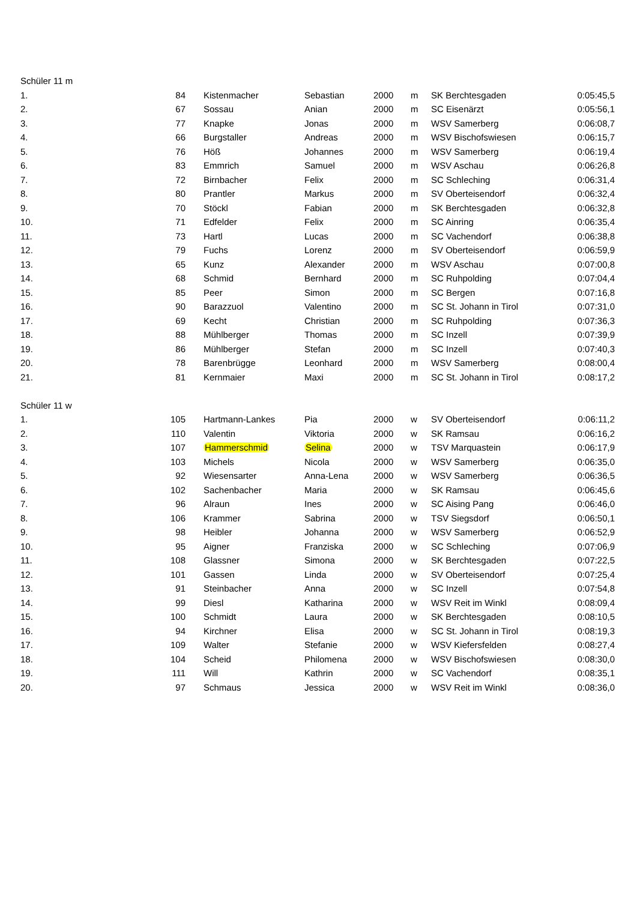| Schüler 11 m | | | | | | | |
| 1. | 84 | Kistenmacher | Sebastian | 2000 | m | SK Berchtesgaden | 0:05:45,5 |
| 2. | 67 | Sossau | Anian | 2000 | m | SC Eisenärzt | 0:05:56,1 |
| 3. | 77 | Knapke | Jonas | 2000 | m | WSV Samerberg | 0:06:08,7 |
| 4. | 66 | Burgstaller | Andreas | 2000 | m | WSV Bischofswiesen | 0:06:15,7 |
| 5. | 76 | Höß | Johannes | 2000 | m | WSV Samerberg | 0:06:19,4 |
| 6. | 83 | Emmrich | Samuel | 2000 | m | WSV Aschau | 0:06:26,8 |
| 7. | 72 | Birnbacher | Felix | 2000 | m | SC Schleching | 0:06:31,4 |
| 8. | 80 | Prantler | Markus | 2000 | m | SV Oberteisendorf | 0:06:32,4 |
| 9. | 70 | Stöckl | Fabian | 2000 | m | SK Berchtesgaden | 0:06:32,8 |
| 10. | 71 | Edfelder | Felix | 2000 | m | SC Ainring | 0:06:35,4 |
| 11. | 73 | Hartl | Lucas | 2000 | m | SC Vachendorf | 0:06:38,8 |
| 12. | 79 | Fuchs | Lorenz | 2000 | m | SV Oberteisendorf | 0:06:59,9 |
| 13. | 65 | Kunz | Alexander | 2000 | m | WSV Aschau | 0:07:00,8 |
| 14. | 68 | Schmid | Bernhard | 2000 | m | SC Ruhpolding | 0:07:04,4 |
| 15. | 85 | Peer | Simon | 2000 | m | SC Bergen | 0:07:16,8 |
| 16. | 90 | Barazzuol | Valentino | 2000 | m | SC St. Johann in Tirol | 0:07:31,0 |
| 17. | 69 | Kecht | Christian | 2000 | m | SC Ruhpolding | 0:07:36,3 |
| 18. | 88 | Mühlberger | Thomas | 2000 | m | SC Inzell | 0:07:39,9 |
| 19. | 86 | Mühlberger | Stefan | 2000 | m | SC Inzell | 0:07:40,3 |
| 20. | 78 | Barenbrügge | Leonhard | 2000 | m | WSV Samerberg | 0:08:00,4 |
| 21. | 81 | Kernmaier | Maxi | 2000 | m | SC St. Johann in Tirol | 0:08:17,2 |
| Schüler 11 w | | | | | | | |
| 1. | 105 | Hartmann-Lankes | Pia | 2000 | w | SV Oberteisendorf | 0:06:11,2 |
| 2. | 110 | Valentin | Viktoria | 2000 | w | SK Ramsau | 0:06:16,2 |
| 3. | 107 | Hammerschmid | Selina | 2000 | w | TSV Marquastein | 0:06:17,9 |
| 4. | 103 | Michels | Nicola | 2000 | w | WSV Samerberg | 0:06:35,0 |
| 5. | 92 | Wiesensarter | Anna-Lena | 2000 | w | WSV Samerberg | 0:06:36,5 |
| 6. | 102 | Sachenbacher | Maria | 2000 | w | SK Ramsau | 0:06:45,6 |
| 7. | 96 | Alraun | Ines | 2000 | w | SC Aising Pang | 0:06:46,0 |
| 8. | 106 | Krammer | Sabrina | 2000 | w | TSV Siegsdorf | 0:06:50,1 |
| 9. | 98 | Heibler | Johanna | 2000 | w | WSV Samerberg | 0:06:52,9 |
| 10. | 95 | Aigner | Franziska | 2000 | w | SC Schleching | 0:07:06,9 |
| 11. | 108 | Glassner | Simona | 2000 | w | SK Berchtesgaden | 0:07:22,5 |
| 12. | 101 | Gassen | Linda | 2000 | w | SV Oberteisendorf | 0:07:25,4 |
| 13. | 91 | Steinbacher | Anna | 2000 | w | SC Inzell | 0:07:54,8 |
| 14. | 99 | Diesl | Katharina | 2000 | w | WSV Reit im Winkl | 0:08:09,4 |
| 15. | 100 | Schmidt | Laura | 2000 | w | SK Berchtesgaden | 0:08:10,5 |
| 16. | 94 | Kirchner | Elisa | 2000 | w | SC St. Johann in Tirol | 0:08:19,3 |
| 17. | 109 | Walter | Stefanie | 2000 | w | WSV Kiefersfelden | 0:08:27,4 |
| 18. | 104 | Scheid | Philomena | 2000 | w | WSV Bischofswiesen | 0:08:30,0 |
| 19. | 111 | Will | Kathrin | 2000 | w | SC Vachendorf | 0:08:35,1 |
| 20. | 97 | Schmaus | Jessica | 2000 | w | WSV Reit im Winkl | 0:08:36,0 |